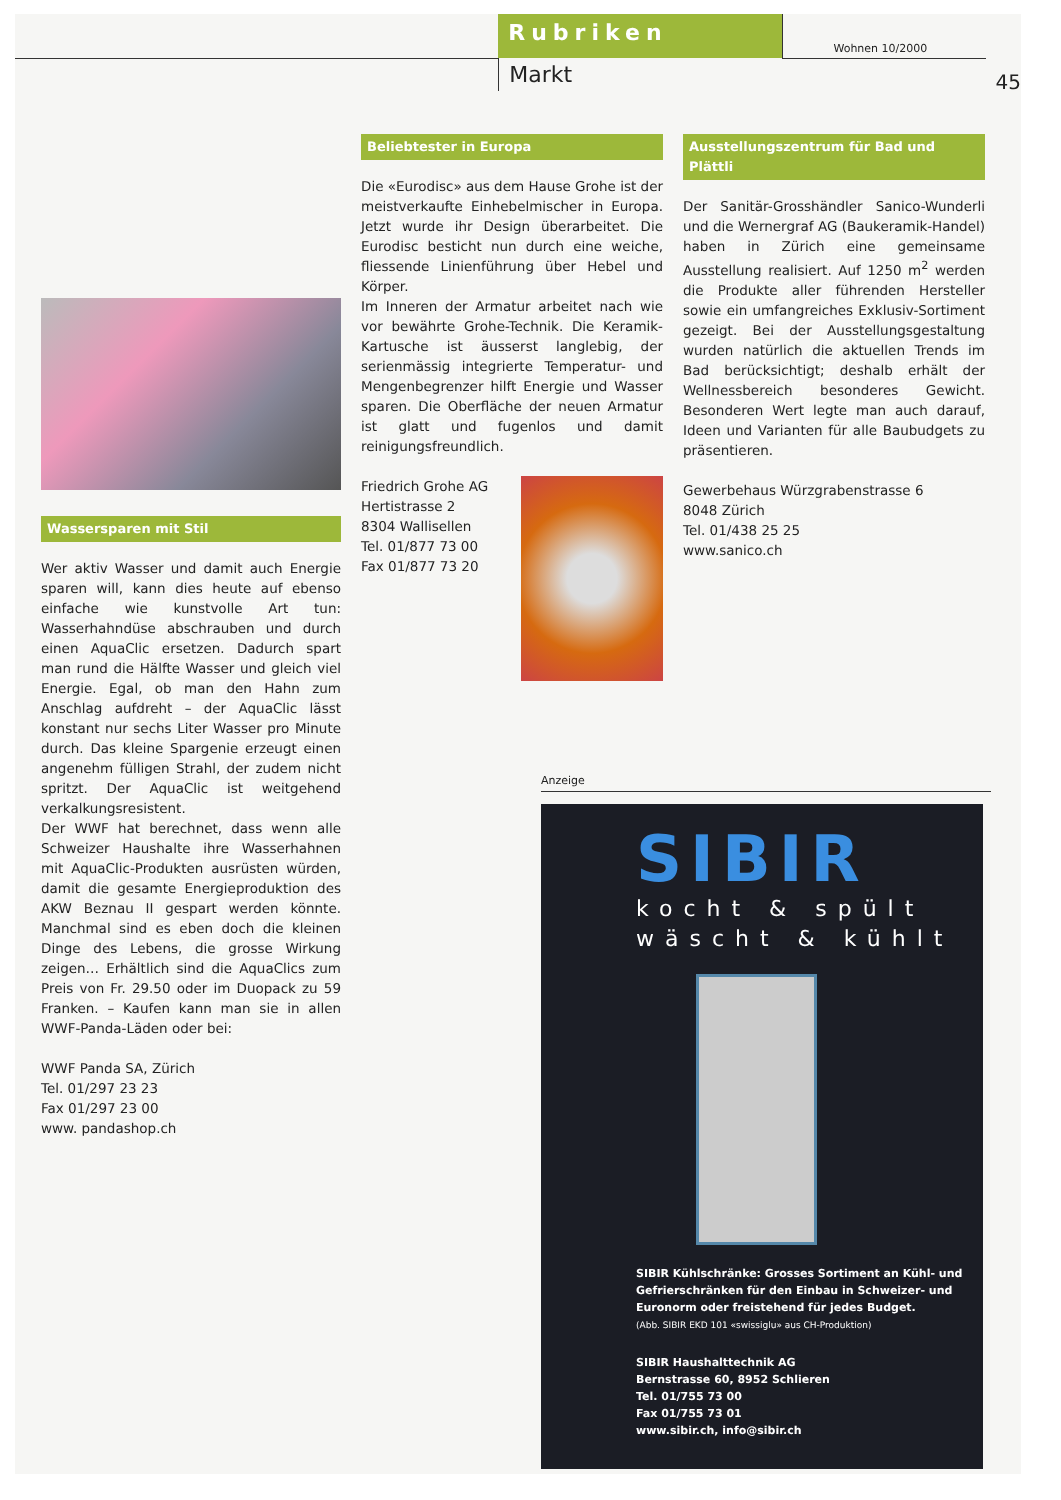Rubriken
Markt
Wohnen 10/2000
45
Wassersparen mit Stil
Wer aktiv Wasser und damit auch Energie sparen will, kann dies heute auf ebenso einfache wie kunstvolle Art tun: Wasserhahndüse abschrauben und durch einen AquaClic ersetzen. Dadurch spart man rund die Hälfte Wasser und gleich viel Energie. Egal, ob man den Hahn zum Anschlag aufdreht – der AquaClic lässt konstant nur sechs Liter Wasser pro Minute durch. Das kleine Spargenie erzeugt einen angenehm fülligen Strahl, der zudem nicht spritzt. Der AquaClic ist weitgehend verkalkungsresistent.
Der WWF hat berechnet, dass wenn alle Schweizer Haushalte ihre Wasserhahnen mit AquaClic-Produkten ausrüsten würden, damit die gesamte Energieproduktion des AKW Beznau II gespart werden könnte. Manchmal sind es eben doch die kleinen Dinge des Lebens, die grosse Wirkung zeigen… Erhältlich sind die AquaClics zum Preis von Fr. 29.50 oder im Duopack zu 59 Franken. – Kaufen kann man sie in allen WWF-Panda-Läden oder bei:
WWF Panda SA, Zürich
Tel. 01/297 23 23
Fax 01/297 23 00
www. pandashop.ch
Beliebtester in Europa
Die «Eurodisc» aus dem Hause Grohe ist der meistverkaufte Einhebelmischer in Europa. Jetzt wurde ihr Design überarbeitet. Die Eurodisc besticht nun durch eine weiche, fliessende Linienführung über Hebel und Körper.
Im Inneren der Armatur arbeitet nach wie vor bewährte Grohe-Technik. Die Keramik-Kartusche ist äusserst langlebig, der serienmässig integrierte Temperatur- und Mengenbegrenzer hilft Energie und Wasser sparen. Die Oberfläche der neuen Armatur ist glatt und fugenlos und damit reinigungsfreundlich.
Friedrich Grohe AG
Hertistrasse 2
8304 Wallisellen
Tel. 01/877 73 00
Fax 01/877 73 20
Anzeige
SIBIR
kocht & spült
wäscht & kühlt
SIBIR Kühlschränke: Grosses Sortiment an Kühl- und Gefrierschränken für den Einbau in Schweizer- und Euronorm oder freistehend für jedes Budget.
(Abb. SIBIR EKD 101 «swissiglu» aus CH-Produktion)
SIBIR Haushalttechnik AG
Bernstrasse 60, 8952 Schlieren
Tel. 01/755 73 00
Fax 01/755 73 01
www.sibir.ch, info@sibir.ch
Ausstellungszentrum für Bad und Plättli
Der Sanitär-Grosshändler Sanico-Wunderli und die Wernergraf AG (Baukeramik-Handel) haben in Zürich eine gemeinsame Ausstellung realisiert. Auf 1250 m<sup>2</sup> werden die Produkte aller führenden Hersteller sowie ein umfangreiches Exklusiv-Sortiment gezeigt. Bei der Ausstellungsgestaltung wurden natürlich die aktuellen Trends im Bad berücksichtigt; deshalb erhält der Wellnessbereich besonderes Gewicht. Besonderen Wert legte man auch darauf, Ideen und Varianten für alle Baubudgets zu präsentieren.
Gewerbehaus Würzgrabenstrasse 6
8048 Zürich
Tel. 01/438 25 25
www.sanico.ch